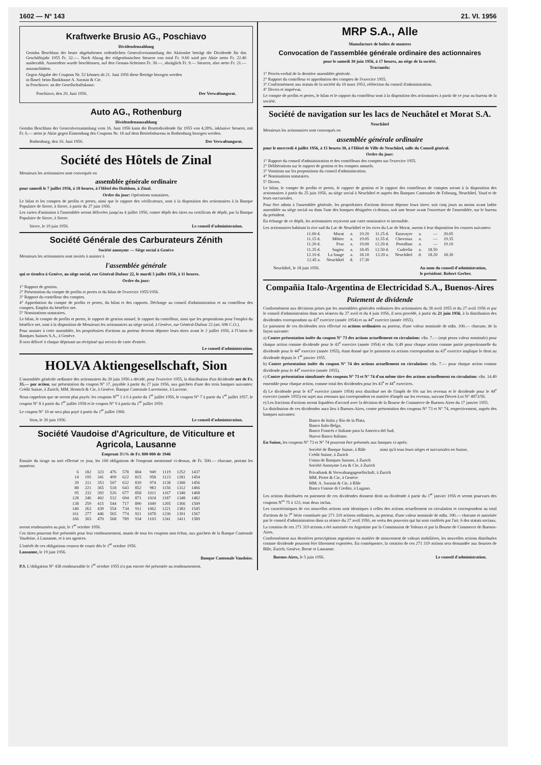1602 — N° 143 21. VI. 1956
Kraftwerke Brusio AG., Poschiavo
Dividendenzahlung
Gemäss Beschluss der heute abgehaltenen ordentlichen Generalversammlung der Aktionäre beträgt die Dividende für das Geschäftsjahr 1955 Fr. 32.—. Nach Abzug der eidgenössischen Steuern von total Fr. 9.60 wird pro Aktie netto Fr. 22.40 ausbezahlt. Ausserdem wurde beschlossen, auf den Genuss-Scheinen Fr. 30.—, abzüglich Fr. 9.— Steuern, also netto Fr. 21.— auszuschütten.
Gegen Abgabe der Coupons Nr. 52 können ab 21. Juni 1956 diese Beträge bezogen werden
in Basel: beim Bankhause A. Sarasin & Cie.
in Poschiavo: an der Gesellschaftskasse.
Poschiavo, den 20. Juni 1956. Der Verwaltungsrat.
Auto AG., Rothenburg
Dividendenauszahlung
Gemäss Beschluss der Generalversammlung vom 16. Juni 1956 kann die Bruttodividende für 1955 von 4,28%, inklusive Steuern, mit Fr. 6.— netto je Aktie gegen Einsendung des Coupons Nr. 18 auf dem Betriebsbureau in Rothenburg bezogen werden.
Rothenburg, den 16. Juni 1956. Der Verwaltungsrat.
Société des Hôtels de Zinal
Messieurs les actionnaires sont convoqués en
assemblée générale ordinaire
pour samedi le 7 juillet 1956, à 18 heures, à l'Hôtel des Diablons, à Zinal.
Ordre du jour: Opérations statutaires.
Le bilan et les comptes de profits et pertes, ainsi que le rapport des vérificateurs, sont à la disposition des actionnaires à la Banque Populaire de Sierre, à Sierre, à partir du 27 juin 1956.
Les cartes d'amission à l'assemblée seront délivrées jusqu'au 4 juillet 1956, contre dépôt des titres ou certificats de dépôt, par la Banque Populaire de Sierre, à Sierre.
Sierre, le 19 juin 1956. Le conseil d'administration.
Société Générale des Carburateurs Zénith
Société anonyme — Siège social à Genève
Messieurs les actionnaires sont invités à assister à
l'assemblée générale
qui se tiendra à Genève, au siège social, rue Général-Dufour 22, le mardi 3 juillet 1956, à 11 heures.
Ordre du jour:
1° Rapport de gestion.
2° Présentation du compte de profits et pertes et du bilan de l'exercice 1955/1956.
3° Rapport du contrôleur des comptes.
4° Approbation du compte de profits et pertes, du bilan et des rapports. Décharge au conseil d'administration et au contrôleur des comptes. Emploi du bénéfice net.
5° Nominations statutaires.
Le bilan, le compte de profits et pertes, le rapport de gestion annuel, le rapport du contrôleur, ainsi que les propositions pour l'emploi du bénéfice net, sont à la disposition de Messieurs les actionnaires au siège social, à Genève, rue Général-Dufour 22 (art. 696 C.O.).
Pour assister à cette assemblée, les propriétaires d'actions au porteur devront déposer leurs titres avant le 2 juillet 1956, à l'Union de Banques Suisses S.A., à Genève.
Il sera délivré à chaque déposant un récépissé qui servira de carte d'entrée.
Le conseil d'administration.
HOLVA Aktiengesellschaft, Sion
L'assemblée générale ordinaire des actionnaires du 20 juin 1956 a décidé, pour l'exercice 1955, la distribution d'un dividende net de Fr. 35.— par action, sur présentation du coupon N° 17, payable à partir du 27 juin 1956, aux guichets d'une des trois banques suivantes: Crédit Suisse, à Zurich, MM. Hentsch & Cie, à Genève, Banque Cantonale Lucernoise, à Lucerne.
Nous rappelons que ne seront plus payés: les coupons N<sup>os</sup> 1 à 6 à partir du 1<sup>er</sup> juillet 1956, le coupon N° 7 à partir du 1<sup>er</sup> juillet 1957, le coupon N° 8 à partir du 1<sup>er</sup> juillet 1958 et le coupon N° 9 à partir du 1<sup>er</sup> juillet 1959.
Le coupon N° 10 ne sera plus payé à partir du 1<sup>er</sup> juillet 1960.
Sion, le 20 juin 1956. Le conseil d'administration.
Société Vaudoise d'Agriculture, de Viticulture et Agricola, Lausanne
Emprunt 3½% de Fr. 800 000 de 1946
Ensuite du tirage au sort effectué ce jour, les 100 obligations de l'emprunt mentionné ci-dessus, de Fr. 500.— chacune, portant les numéros:
| 6 | 182 | 323 | 476 | 578 | 804 | 949 | 1119 | 1252 | 1437 |
| 14 | 195 | 341 | 499 | 622 | 815 | 958 | 1123 | 1281 | 1454 |
| 39 | 211 | 353 | 507 | 632 | 839 | 974 | 1138 | 1300 | 1456 |
| 88 | 221 | 365 | 518 | 643 | 852 | 983 | 1156 | 1312 | 1466 |
| 95 | 232 | 392 | 526 | 677 | 858 | 1011 | 1167 | 1340 | 1468 |
| 128 | 246 | 402 | 532 | 694 | 871 | 1024 | 1187 | 1348 | 1482 |
| 138 | 259 | 415 | 544 | 717 | 890 | 1049 | 1205 | 1366 | 1509 |
| 140 | 263 | 439 | 554 | 734 | 911 | 1062 | 1221 | 1383 | 1545 |
| 161 | 277 | 446 | 565 | 774 | 921 | 1078 | 1236 | 1391 | 1567 |
| 166 | 303 | 470 | 568 | 789 | 934 | 1103 | 1241 | 1411 | 1589 |
seront remboursées au pair, le 1<sup>er</sup> octobre 1956.
Ces titres pourront être présentés pour leur remboursement, munis de tous les coupons non échus, aux guichets de la Banque Cantonale Vaudoise, à Lausanne, et à ses agences.
L'intérêt de ces obligations cessera de courir dès le 1<sup>er</sup> octobre 1956.
Lausanne, le 19 juin 1956.
Banque Cantonale Vaudoise.
P.S. L'obligation N° 438 remboursable le 1<sup>er</sup> octobre 1955 n'a pas encore été présentée au remboursement.
MRP S.A., Alle
Manufacture de boîtes de montres
Convocation de l'assemblée générale ordinaire des actionnaires
pour le samedi 30 juin 1956, à 17 heures, au siège de la société.
Tractanda:
1° Procès-verbal de la dernière assemblée générale.
2° Rapport du contrôleur et approbation des comptes de l'exercice 1955.
3° Conformément aux statuts de la société du 10 mars 1953, réélection du conseil d'administration.
4° Divers et imprévus.
Le compte de profits et pertes, le bilan et le rapport du contrôleur sont à la disposition des actionnaires à partir de ce jour au bureau de la société.
Société de navigation sur les lacs de Neuchâtel et Morat S.A.
Neuchâtel
Messieurs les actionnaires sont convoqués en
assemblée générale ordinaire
pour le mercredi 4 juillet 1956, à 15 heures 30, à l'Hôtel de Ville de Neuchâtel, salle du Conseil général.
Ordre du jour:
1° Rapport du conseil d'administration et des contrôleurs des comptes sur l'exercice 1955.
2° Délibérations sur le rapport de gestion et les comptes annuels.
3° Votations sur les propositions du conseil d'administration.
4° Nominations statutaires.
5° Divers.
Le bilan, le compte de profits et pertes, le rapport de gestion et le rapport des contrôleurs de comptes seront à la disposition des actionnaires à partir du 25 juin 1956, au siège social à Neuchâtel et auprès des Banques Cantonales de Fribourg, Neuchâtel, Vaud et de leurs succursales.
Pour être admis à l'assemblée générale, les propriétaires d'actions doivent déposer leurs titres: soit cinq jours au moins avant ladite assemblée au siège social ou dans l'une des banques désignées ci-dessus, soit une heure avant l'ouverture de l'assemblée, sur le bureau du président.
En échange de ce dépôt, les actionnaires reçoivent une carte nominative et incessible.
Les actionnaires habitant la rive sud du Lac de Neuchâtel et les rives du Lac de Morat, auront à leur disposition les courses suivantes:
| 11.00 d. | Morat | a. | 19.20 | 11.25 d. | Estavayer | a. | — | 20.05 |
| 11.15 d. | Môtier | a. | 19.05 | 11.55 d. | Chevroux | a. | — | 19.35 |
| 11.20 d. | Praz | a. | 19.00 | 12.20 d. | Portalban | a. | — | 19.10 |
| 11.35 d. | Sugiez | a. | 18.45 | 12.50 d. | Cudrefin | a. | 18.50 | |
| 12.10 d. | La Sauge | a. | 18.10 | 13.20 a. | Neuchâtel | d. | 18.20 | 18.30 |
| 12.45 a. | Neuchâtel | d. | 17.30 | | | | | |
Neuchâtel, le 18 juin 1956. Au nom du conseil d'administration,
le président: Robert Gerber.
Compañia Italo-Argentina de Electricidad S.A., Buenos-Aires
Paiement de dividende
Conformément aux décisions prises par les assemblées générales ordinaires des actionnaires du 28 avril 1955 et du 27 avril 1956 et par le conseil d'administration dans ses séances du 27 avril et du 4 juin 1956, il sera procédé, à partir du 21 juin 1956, à la distribution des dividendes correspondant au 43<sup>e</sup> exercice (année 1954) et au 44<sup>e</sup> exercice (année 1955).
Le paiement de ces dividendes sera effectué en actions ordinaires au porteur, d'une valeur nominale de m$n. 100.— chacune, de la façon suivante:
a) Contre présentation isolée du coupon N° 73 des actions actuellement en circulation: v$n. 7.— (sept pesos valeur nominale) pour chaque action comme dividende pour le 43<sup>e</sup> exercice (année 1954) et v$n. 0,49 pour chaque action comme partie proportionnelle du dividende pour le 44<sup>e</sup> exercice (année 1955), étant donné que le paiement en actions correspondant au 43<sup>e</sup> exercice implique le droit au dividende depuis le 1<sup>er</sup> janvier 1955.
b) Contre présentation isolée du coupon N° 74 des actions actuellement en circulation: v$n. 7.— pour chaque action comme dividende pour le 44<sup>e</sup> exercice (année 1955).
c) Contre présentation simultanée des coupons N° 73 et N° 74 d'un même titre des actions actuellement en circulation: v$n. 14.49 ensemble pour chaque action, comme total des dividendes pour les 43<sup>e</sup> et 44<sup>e</sup> exercices.
d) Le dividende pour le 43<sup>e</sup> exercice (année 1954) sera distribué net de l'impôt de 6% sur les revenus et le dividende pour le 44<sup>e</sup> exercice (année 1955) est sujet aux retenues qui correspondent en matière d'impôt sur les revenus, suivant Décret-Loi N° 4073/56.
e) Les fractions d'actions seront liquidées d'accord avec la décision de la Bourse de Commerce de Buenos-Aires du 17 janvier 1955.
La distribution de ces dividendes aura lieu à Buenos-Aires, contre présentation des coupons N° 73 et N° 74, respectivement, auprès des banques suivantes:
Banco de Italia y Rio de la Plata,
Banco Italo-Belga,
Banco Francés e Italiano para la America del Sud,
Nuevo Banco Italiano.
En Suisse, les coupons N° 73 et N° 74 pourront être présentés aux banques ci-après:
Société de Banque Suisse, à Bâle
Crédit Suisse, à Zurich
Union de Banques Suisses, à Zurich
Société Anonyme Leu & Cie, à Zurich
ainsi qu'à tous leurs sièges et succursales en Suisse,
Privatbank & Verwaltungsgesellschaft, à Zurich
MM. Pictet & Cie, à Genève
MM. A. Sarasin & Cie, à Bâle
Banca Unione di Credito, à Lugano.
Les actions distribuées en paiement de ces dividendes donnent droit au dividende à partir du 1<sup>er</sup> janvier 1956 et seront pourvues des coupons N<sup>os</sup> 75 à 123, tous deux inclus.
Les caractéristiques de ces nouvelles actions sont identiques à celles des actions actuellement en circulation et correspondent au total d'actions de la 7<sup>e</sup> Série constituée par 271 319 actions ordinaires, au porteur, d'une valeur nominale de m$n. 100.— chacune et autorisée par le conseil d'administration dans sa séance du 27 avril 1956, en vertu des pouvoirs qui lui sont conférés par l'art. 6 des statuts sociaux.
La cotation de ces 271 319 actions a été autorisée en Argentine par la Commission de Valeurs et par la Bourse de Commerce de Buenos-Aires.
Conformément aux dernières prescriptions argentines en matière de mouvement de valeurs mobilières, les nouvelles actions distribuées comme dividende pourront être librement exportées. En conséquence, la cotation de ces 271 319 actions sera demandée aux bourses de Bâle, Zurich, Genève, Berne et Lausanne.
Buenos-Aires, le 5 juin 1956. Le conseil d'administration.